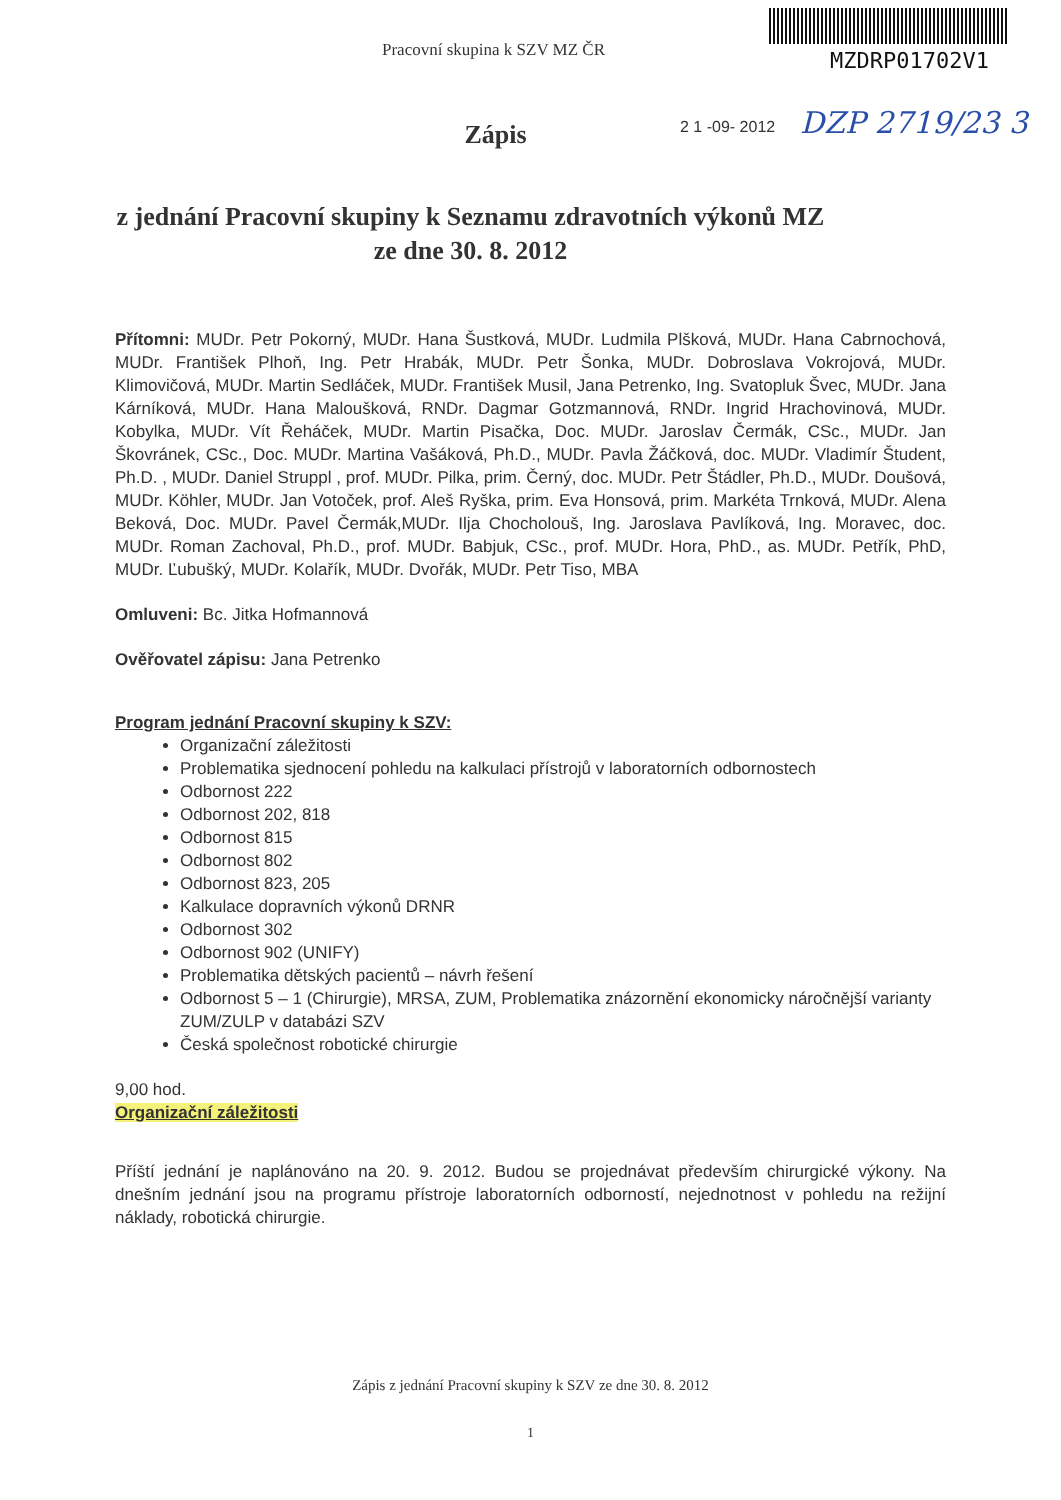Pracovní skupina k SZV MZ ČR
MZDRP01702V1
2 1 -09- 2012 DZP 2719/23 3
Zápis
z jednání Pracovní skupiny k Seznamu zdravotních výkonů MZ
ze dne 30. 8. 2012
Přítomni: MUDr. Petr Pokorný, MUDr. Hana Šustková, MUDr. Ludmila Plšková, MUDr. Hana Cabrnochová, MUDr. František Plhoň, Ing. Petr Hrabák, MUDr. Petr Šonka, MUDr. Dobroslava Vokrojová, MUDr. Klimovičová, MUDr. Martin Sedláček, MUDr. František Musil, Jana Petrenko, Ing. Svatopluk Švec, MUDr. Jana Kárníková, MUDr. Hana Maloušková, RNDr. Dagmar Gotzmannová, RNDr. Ingrid Hrachovinová, MUDr. Kobylka, MUDr. Vít Řeháček, MUDr. Martin Pisačka, Doc. MUDr. Jaroslav Čermák, CSc., MUDr. Jan Škovránek, CSc., Doc. MUDr. Martina Vašáková, Ph.D., MUDr. Pavla Žáčková, doc. MUDr. Vladimír Študent, Ph.D. , MUDr. Daniel Struppl , prof. MUDr. Pilka, prim. Černý, doc. MUDr. Petr Štádler, Ph.D., MUDr. Doušová, MUDr. Köhler, MUDr. Jan Votoček, prof. Aleš Ryška, prim. Eva Honsová, prim. Markéta Trnková, MUDr. Alena Beková, Doc. MUDr. Pavel Čermák,MUDr. Ilja Chocholouš, Ing. Jaroslava Pavlíková, Ing. Moravec, doc. MUDr. Roman Zachoval, Ph.D., prof. MUDr. Babjuk, CSc., prof. MUDr. Hora, PhD., as. MUDr. Petřík, PhD, MUDr. Ľubušký, MUDr. Kolařík, MUDr. Dvořák, MUDr. Petr Tiso, MBA
Omluveni: Bc. Jitka Hofmannová
Ověřovatel zápisu: Jana Petrenko
Program jednání Pracovní skupiny k SZV:
Organizační záležitosti
Problematika sjednocení pohledu na kalkulaci přístrojů v laboratorních odbornostech
Odbornost 222
Odbornost 202, 818
Odbornost 815
Odbornost 802
Odbornost 823, 205
Kalkulace dopravních výkonů DRNR
Odbornost 302
Odbornost 902 (UNIFY)
Problematika dětských pacientů – návrh řešení
Odbornost 5 – 1 (Chirurgie), MRSA, ZUM, Problematika znázornění ekonomicky náročnější varianty ZUM/ZULP v databázi SZV
Česká společnost robotické chirurgie
9,00 hod.
Organizační záležitosti
Příští jednání je naplánováno na 20. 9. 2012. Budou se projednávat především chirurgické výkony. Na dnešním jednání jsou na programu přístroje laboratorních odborností, nejednotnost v pohledu na režijní náklady, robotická chirurgie.
Zápis z jednání Pracovní skupiny k SZV ze dne 30. 8. 2012
1